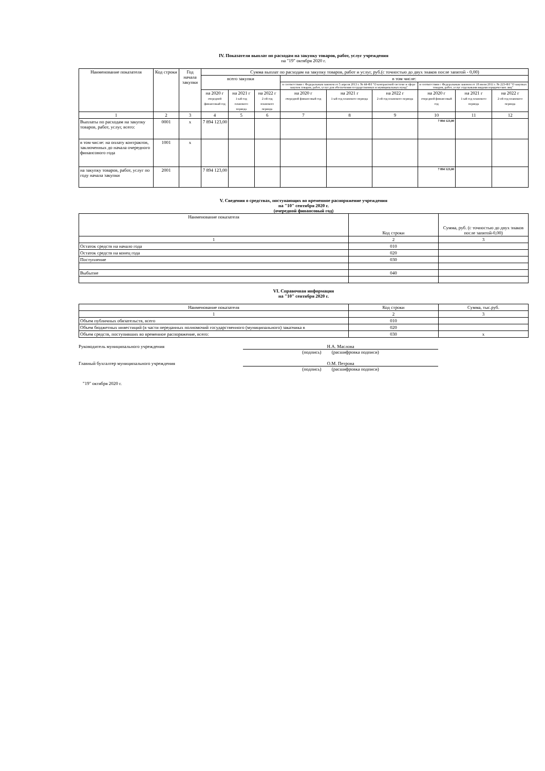IV. Показатели выплат по расходам на закупку товаров, работ, услуг учреждения
на "19" октября 2020 г.
| Наименование показателя | Код строки | Год начала закупки | Сумма выплат по расходам на закупку товаров, работ и услуг, руб.(с точностью до двух знаков после запятой - 0,00) | | | | | | | | |
| --- | --- | --- | --- | --- | --- | --- | --- | --- | --- | --- | --- |
| | | | всего закупки | | | в том числе: | | | | | |
| | | | | | | в соответствии с Федеральным законом от 5 апреля 2013 г. № 44-ФЗ "О контрактной системе в сфере закупок товаров, работ, услуг для обеспечения государственных и муниципальных нужд" | | | в соответствии с Федеральным законом от 18 июля 2011 г. № 223-ФЗ "О закупках товаров, работ, услуг отдельными видами юридических лиц" | | |
| | | | на 2020 г очередной финансовый год | на 2021 г 1-ый год планового периода | на 2022 г 2-ой год планового периода | на 2020 г очередной финансовый год | на 2021 г 1-ый год планового периода | на 2022 г 2-ой год планового периода | на 2020 г очередной финансовый год | на 2021 г 1-ый год планового периода | на 2022 г 2-ой год планового периода |
| 1 | 2 | 3 | 4 | 5 | 6 | 7 | 8 | 9 | 10 | 11 | 12 |
| Выплаты по расходам на закупку товаров, работ, услуг, всего: | 0001 | x | 7 894 123,00 | | | | | | 7 894 123,00 | | |
| в том числе: на оплату контрактов, заключенных до начала очередного финансового года | 1001 | x | | | | | | | | | |
| на закупку товаров, работ, услуг по году начала закупки | 2001 | | 7 894 123,00 | | | | | | 7 894 123,00 | | |
V. Сведения о средствах, поступающих во временное распоряжение учреждения
на "10" сентября 2020 г.
(очередной финансовый год)
| Наименование показателя | Код строки | Сумма, руб. (с точностью до двух знаков после запятой-0,00) |
| --- | --- | --- |
| 1 | 2 | 3 |
| Остаток средств на начало года | 010 | |
| Остаток средств на конец года | 020 | |
| Поступление | 030 | |
| Выбытие | 040 | |
VI. Справочная информация
на "10" сентября 2020 г.
| Наименование показателя | Код строки | Сумма, тыс.руб. |
| --- | --- | --- |
| 1 | 2 | 3 |
| Объем публичных обязательств, всего | 010 | |
| Объем бюджетных инвестиций (в части переданных полномочий государственного (муниципального) заказчика в | 020 | |
| Объем средств, поступивших во временное распоряжение, всего: | 030 | x |
Руководитель муниципального учреждения Н.А. Маслова
(подпись) (расшифровка подписи)
Главный бухгалтер муниципального учреждения О.М. Петрова
(подпись) (расшифровка подписи)
"19" октября 2020 г.